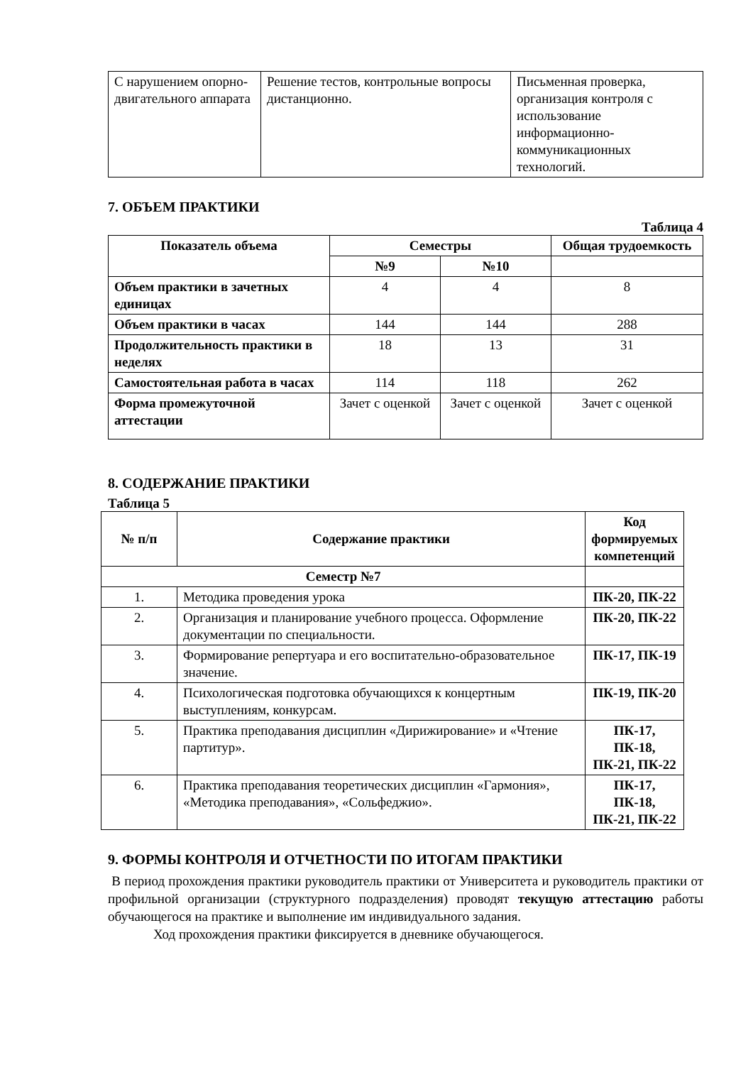| С нарушением опорно-двигательного аппарата | Решение тестов, контрольные вопросы дистанционно. | Письменная проверка, организация контроля с использование информационно-коммуникационных технологий. |
7. ОБЪЕМ ПРАКТИКИ
Таблица 4
| Показатель объема | Семестры | | Общая трудоемкость |
| --- | --- | --- | --- |
| | №9 | №10 | |
| Объем практики в зачетных единицах | 4 | 4 | 8 |
| Объем практики в часах | 144 | 144 | 288 |
| Продолжительность практики в неделях | 18 | 13 | 31 |
| Самостоятельная работа в часах | 114 | 118 | 262 |
| Форма промежуточной аттестации | Зачет с оценкой | Зачет с оценкой | Зачет с оценкой |
8. СОДЕРЖАНИЕ ПРАКТИКИ
Таблица 5
| № п/п | Содержание практики | Код формируемых компетенций |
| --- | --- | --- |
| Семестр №7 | | |
| 1. | Методика проведения урока | ПК-20, ПК-22 |
| 2. | Организация и планирование учебного процесса. Оформление документации по специальности. | ПК-20, ПК-22 |
| 3. | Формирование репертуара и его воспитательно-образовательное значение. | ПК-17, ПК-19 |
| 4. | Психологическая подготовка обучающихся к концертным выступлениям, конкурсам. | ПК-19, ПК-20 |
| 5. | Практика преподавания дисциплин «Дирижирование» и «Чтение партитур». | ПК-17, ПК-18, ПК-21, ПК-22 |
| 6. | Практика преподавания теоретических дисциплин «Гармония», «Методика преподавания», «Сольфеджио». | ПК-17, ПК-18, ПК-21, ПК-22 |
9. ФОРМЫ КОНТРОЛЯ И ОТЧЕТНОСТИ ПО ИТОГАМ ПРАКТИКИ
В период прохождения практики руководитель практики от Университета и руководитель практики от профильной организации (структурного подразделения) проводят текущую аттестацию работы обучающегося на практике и выполнение им индивидуального задания.
Ход прохождения практики фиксируется в дневнике обучающегося.